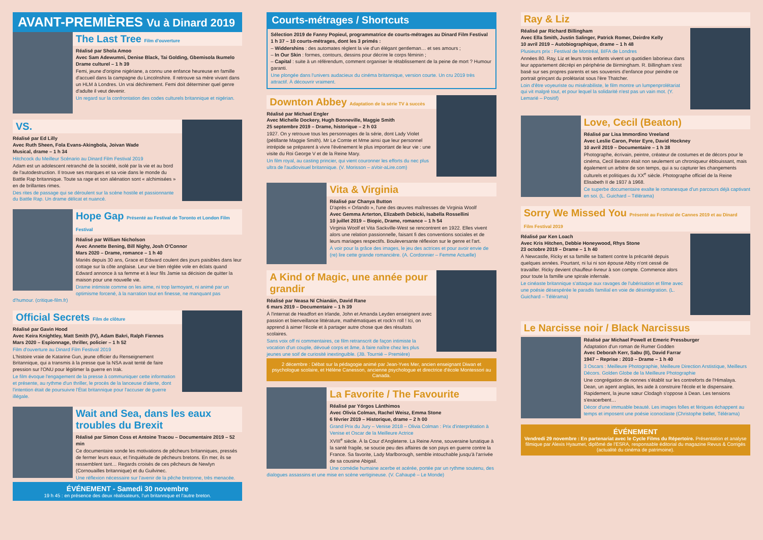AVANT-PREMIÈRES Vu à Dinard 2019
The Last Tree Film d'ouverture
Réalisé par Shola Amoo
Avec Sam Adewumni, Denise Black, Tai Golding, Gbemisola Ikumelo
Drame culturel – 1 h 39
Femi, jeune d'origine nigériane, a connu une enfance heureuse en famille d'accueil dans la campagne du Lincolnshire. Il retrouve sa mère vivant dans un HLM à Londres. Un vrai déchirement. Femi doit déterminer quel genre d'adulte il veut devenir.
Un regard sur la confrontation des codes culturels britannique et nigérian.
VS.
Réalisé par Ed Lilly
Avec Ruth Sheen, Fola Evans-Akingbola, Joivan Wade
Musical, drame – 1 h 34
Hitchcock du Meilleur Scénario au Dinard Film Festival 2019
Adam est un adolescent retranché de la société, isolé par la vie et au bord de l'autodestruction. Il trouve ses marques et sa voie dans le monde du Battle Rap britannique. Toute sa rage et son aliénation sont « alchimisées » en de brillantes rimes.
Des rites de passage qui se déroulent sur la scène hostile et passionnante du Battle Rap. Un drame délicat et nuancé.
Hope Gap Présenté au Festival de Toronto et London Film Festival
Réalisé par William Nicholson
Avec Annette Bening, Bill Nighy, Josh O'Connor
Mars 2020 – Drame, romance – 1 h 40
Mariés depuis 30 ans, Grace et Edward coulent des jours paisibles dans leur cottage sur la côte anglaise. Leur vie bien réglée vole en éclats quand Edward annonce à sa femme et à leur fils Jamie sa décision de quitter la maison pour une nouvelle vie.
Drame intimiste comme on les aime, ni trop larmoyant, ni animé par un optimisme forcené, à la narration tout en finesse, ne manquant pas d'humour. (critique-film.fr)
Official Secrets Film de clôture
Réalisé par Gavin Hood
Avec Keira Knightley, Matt Smith (IV), Adam Bakri, Ralph Fiennes
Mars 2020 – Espionnage, thriller, policier – 1 h 52
Film d'ouverture au Dinard Film Festival 2019
L'histoire vraie de Katarine Gun, jeune officier du Renseignement Britannique, qui a transmis à la presse que la NSA avait tenté de faire pression sur l'ONU pour légitimer la guerre en Irak.
Le film évoque l'engagement de la presse à communiquer cette information et présente, au rythme d'un thriller, le procès de la lanceuse d'alerte, dont l'intention était de poursuivre l'État britannique pour l'accuser de guerre illégale.
Wait and Sea, dans les eaux troubles du Brexit
Réalisé par Simon Coss et Antoine Tracou – Documentaire 2019 – 52 min
Ce documentaire sonde les motivations de pêcheurs britanniques, pressés de fermer leurs eaux, et l'inquiétude de pêcheurs bretons. En mer, ils se ressemblent tant… Regards croisés de ces pêcheurs de Newlyn (Cornouailles britannique) et du Guilvinec.
Une réflexion nécessaire sur l'avenir de la pêche bretonne, très menacée.
ÉVÉNEMENT - Samedi 30 novembre
19 h 45 : en présence des deux réalisateurs, l'un britannique et l'autre breton.
Courts-métrages / Shortcuts
Sélection 2019 de Fanny Popieul, programmatrice de courts-métrages au Dinard Film Festival
1 h 37 – 10 courts-métrages, dont les 3 primés :
– Widdershins : des automates règlent la vie d'un élégant gentleman… et ses amours ;
– In Our Skin : formes, contours, dessins pour décrire le corps féminin ;
– Capital : suite à un référendum, comment organiser le rétablissement de la peine de mort ? Humour garanti.
Une plongée dans l'univers audacieux du cinéma britannique, version courte. Un cru 2019 très attractif. À découvrir vraiment.
Downton Abbey Adaptation de la série TV à succès
Réalisé par Michael Engler
Avec Michelle Dockery, Hugh Bonneville, Maggie Smith
25 septembre 2019 – Drame, historique – 2 h 03
1927. On y retrouve tous les personnages de la série, dont Lady Violet (pétillante Maggie Smith). Mr Le Comte et Mme ainsi que leur personnel intrépide se préparent à vivre l'événement le plus important de leur vie : une visite du Roi George V et de la Reine Mary.
Un film royal, au casting princier, qui vient couronner les efforts du nec plus ultra de l'audiovisuel britannique. (V. Morisson – aVoir-aLire.com)
Vita & Virginia
Réalisé par Chanya Button
D'après « Orlando », l'une des œuvres maîtresses de Virginia Woolf
Avec Gemma Arterton, Elizabeth Debicki, Isabella Rossellini
10 juillet 2019 – Biopic, Drame, romance – 1 h 54
Virginia Woolf et Vita Sackville-West se rencontrent en 1922. Elles vivent alors une relation passionnelle, faisant fi des conventions sociales et de leurs mariages respectifs. Bouleversante réflexion sur le genre et l'art.
À voir pour la grâce des images, le jeu des actrices et pour avoir envie de (re) lire cette grande romancière. (A. Cordonnier – Femme Actuelle)
A Kind of Magic, une année pour grandir
Réalisé par Neasa Ní Chianáin, David Rane
6 mars 2019 – Documentaire – 1 h 39
À l'internat de Headfort en Irlande, John et Amanda Leyden enseignent avec passion et bienveillance littérature, mathématiques et rock'n roll ! Ici, on apprend à aimer l'école et à partager autre chose que des résultats scolaires.
Sans voix off ni commentaires, ce film retranscrit de façon intimiste la vocation d'un couple, dévoué corps et âme, à faire naître chez les plus jeunes une soif de curiosité inextinguible. (JB. Tournié – Première)
2 décembre : Débat sur la pédagogie animé par Jean-Yves Mer, ancien enseignant Diwan et psychologue scolaire, et Hélène Canesson, ancienne psychologue et directrice d'école Montessori au Canada.
La Favorite / The Favourite
Réalisé par Yórgos Lánthimos
Avec Olivia Colman, Rachel Weisz, Emma Stone
6 février 2019 – Historique, drame – 2 h 00
Grand Prix du Jury – Venise 2018 – Olivia Colman : Prix d'interprétation à Venise et Oscar de la Meilleure Actrice
XVIII<sup>e</sup> siècle. À la Cour d'Angleterre. La Reine Anne, souveraine lunatique à la santé fragile, se soucie peu des affaires de son pays en guerre contre la France. Sa favorite, Lady Marlborough, semble intouchable jusqu'à l'arrivée de sa cousine Abigail.
Une comédie humaine acerbe et acérée, portée par un rythme soutenu, des dialogues assassins et une mise en scène vertigineuse. (V. Cahaupé – Le Monde)
Ray & Liz
Réalisé par Richard Billingham
Avec Ella Smith, Justin Salinger, Patrick Romer, Deirdre Kelly
10 avril 2019 – Autobiographique, drame – 1 h 48
Plusieurs prix : Festival de Montréal, BIFA de Londres
Années 80. Ray, Liz et leurs trois enfants vivent un quotidien laborieux dans leur appartement décrépi en périphérie de Birmingham. R. Billingham s'est basé sur ses propres parents et ses souvenirs d'enfance pour peindre ce portrait grinçant du prolétariat sous l'ère Thatcher.
Loin d'être voyeuriste ou misérabiliste, le film montre un lumpenprolétariat qui vit malgré tout, et pour lequel la solidarité n'est pas un vain mot. (Y. Lemarié – Positif)
Love, Cecil (Beaton)
Réalisé par Lisa Immordino Vreeland
Avec Leslie Caron, Peter Eyre, David Hockney
10 avril 2019 – Documentaire – 1 h 38
Photographe, écrivain, peintre, créateur de costumes et de décors pour le cinéma, Cecil Beaton était non seulement un chroniqueur éblouissant, mais également un arbitre de son temps, qui a su capturer les changements culturels et politiques du XX<sup>e</sup> siècle. Photographe officiel de la Reine Elisabeth II de 1937 à 1968.
Ce superbe documentaire exalte le romanesque d'un parcours déjà captivant en soi. (L. Guichard – Télérama)
Sorry We Missed You Présenté au Festival de Cannes 2019 et au Dinard Film Festival 2019
Réalisé par Ken Loach
Avec Kris Hitchen, Debbie Honeywood, Rhys Stone
23 octobre 2019 – Drame – 1 h 40
À Newcastle, Ricky et sa famille se battent contre la précarité depuis quelques années. Pourtant, ni lui ni son épouse Abby n'ont cessé de travailler. Ricky devient chauffeur-livreur à son compte. Commence alors pour toute la famille une spirale infernale.
Le cinéaste britannique s'attaque aux ravages de l'ubérisation et filme avec une poésie désespérée le paradis familial en voie de désintégration. (L. Guichard – Télérama)
Le Narcisse noir / Black Narcissus
Réalisé par Michael Powell et Emeric Pressburger
Adaptation d'un roman de Rumer Godden
Avec Deborah Kerr, Sabu (II), David Farrar
1947 – Reprise : 2010 – Drame – 1 h 40
3 Oscars : Meilleure Photographie, Meilleure Direction Arstistique, Meilleurs Décors. Golden Globe de la Meilleure Photographie
Une congrégation de nonnes s'établit sur les contreforts de l'Himalaya. Dean, un agent anglais, les aide à construire l'école et le dispensaire. Rapidement, la jeune sœur Clodagh s'oppose à Dean. Les tensions s'exacerbent…
Décor d'une immuable beauté. Les images folles et fériques échappent au temps et imposent une poésie iconoclaste (Christophe Bellet, Télérama)
ÉVÉNEMENT
Vendredi 29 novembre : En partenariat avec le Cycle Films du Répertoire. Présentation et analyse filmique par Alexis Hyaumet, diplômé de l'ESRA, responsable éditorial du magazine Revus & Corrigés (actualité du cinéma de patrimoine).